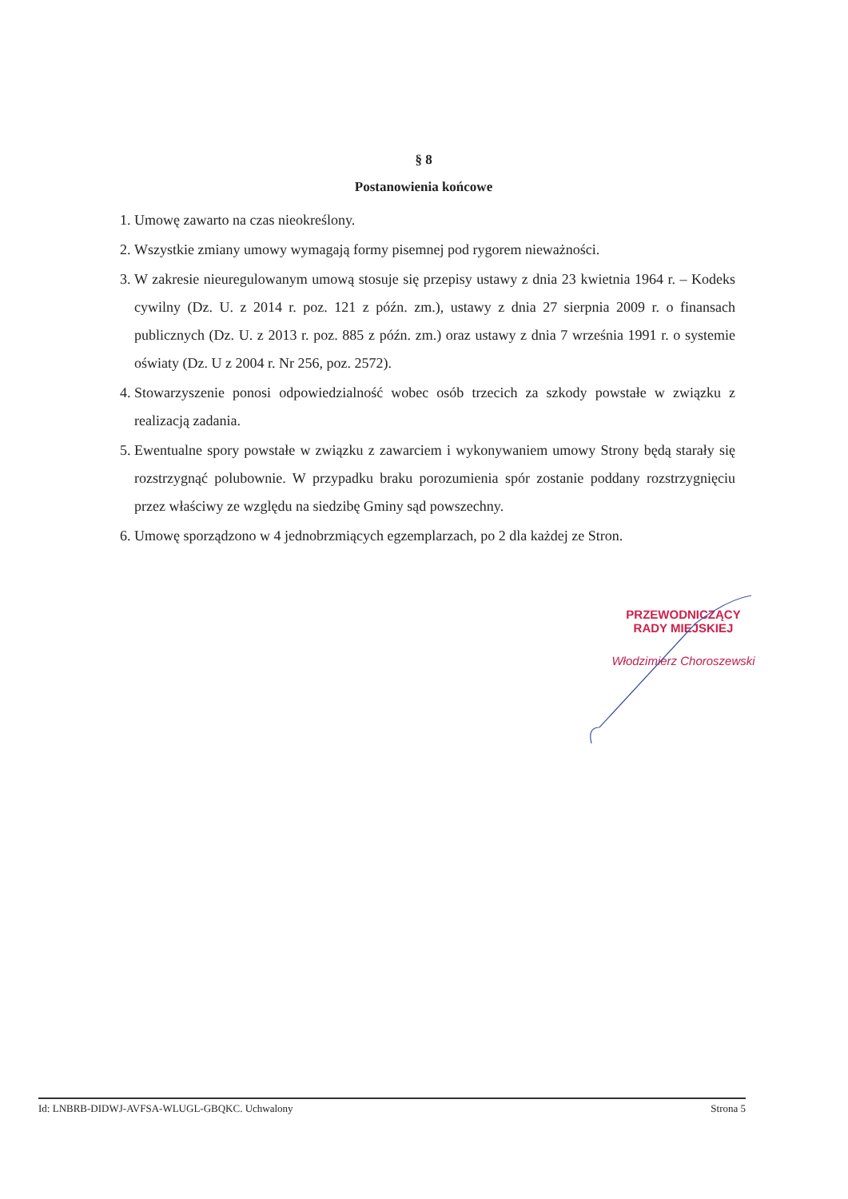§ 8
Postanowienia końcowe
1. Umowę zawarto na czas nieokreślony.
2. Wszystkie zmiany umowy wymagają formy pisemnej pod rygorem nieważności.
3. W zakresie nieuregulowanym umową stosuje się przepisy ustawy z dnia 23 kwietnia 1964 r. – Kodeks cywilny (Dz. U. z 2014 r. poz. 121 z późn. zm.), ustawy z dnia 27 sierpnia 2009 r. o finansach publicznych (Dz. U. z 2013 r. poz. 885 z późn. zm.) oraz ustawy z dnia 7 września 1991 r. o systemie oświaty (Dz. U z 2004 r. Nr 256, poz. 2572).
4. Stowarzyszenie ponosi odpowiedzialność wobec osób trzecich za szkody powstałe w związku z realizacją zadania.
5. Ewentualne spory powstałe w związku z zawarciem i wykonywaniem umowy Strony będą starały się rozstrzygnąć polubownie. W przypadku braku porozumienia spór zostanie poddany rozstrzygnięciu przez właściwy ze względu na siedzibę Gminy sąd powszechny.
6. Umowę sporządzono w 4 jednobrzmiących egzemplarzach, po 2 dla każdej ze Stron.
PRZEWODNICZĄCY
RADY MIEJSKIEJ
Włodzimierz Choroszewski
Id: LNBRB-DIDWJ-AVFSA-WLUGL-GBQKC. Uchwalony Strona 5